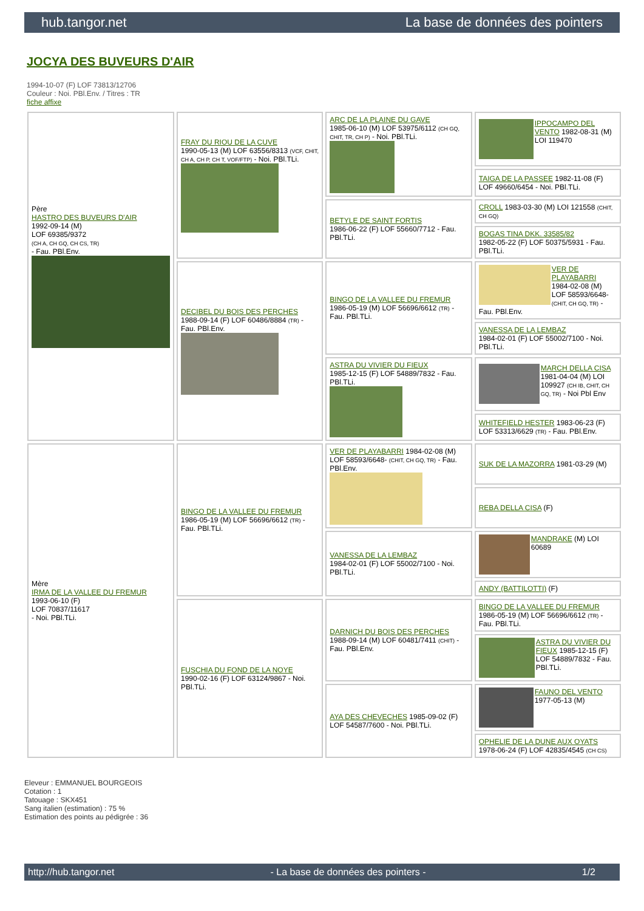hub.tangor.net La base de données des pointers
JOCYA DES BUVEURS D'AIR
1994-10-07 (F) LOF 73813/12706
Couleur : Noi. PBl.Env. / Titres : TR
fiche affixe
| Père HASTRO DES BUVEURS D'AIR 1992-09-14 (M) LOF 69385/9372 (CH A, CH GQ, CH CS, TR) - Fau. PBl.Env. | FRAY DU RIOU DE LA CUVE 1990-05-13 (M) LOF 63556/8313 (VCF, CHIT, CH A, CH P, CH T, VOF/FTP) - Noi. PBl.TLi. | ARC DE LA PLAINE DU GAVE 1985-06-10 (M) LOF 53975/6112 (CH GQ, CHIT, TR, CH P) - Noi. PBl.TLi. | IPPOCAMPO DEL VENTO 1982-08-31 (M) LOI 119470 |
| | | | TAIGA DE LA PASSEE 1982-11-08 (F) LOF 49660/6454 - Noi. PBl.TLi. |
| | | BETYLE DE SAINT FORTIS 1986-06-22 (F) LOF 55660/7712 - Fau. PBl.TLi. | CROLL 1983-03-30 (M) LOI 121558 (CHIT, CH GQ) |
| | | | BOGAS TINA DKK. 33585/82 1982-05-22 (F) LOF 50375/5931 - Fau. PBl.TLi. |
| | DECIBEL DU BOIS DES PERCHES 1988-09-14 (F) LOF 60486/8884 (TR) - Fau. PBl.Env. | BINGO DE LA VALLEE DU FREMUR 1986-05-19 (M) LOF 56696/6612 (TR) - Fau. PBl.TLi. | VER DE PLAYABARRI 1984-02-08 (M) LOF 58593/6648- (CHIT, CH GQ, TR) - Fau. PBl.Env. |
| | | | VANESSA DE LA LEMBAZ 1984-02-01 (F) LOF 55002/7100 - Noi. PBl.TLi. |
| | | ASTRA DU VIVIER DU FIEUX 1985-12-15 (F) LOF 54889/7832 - Fau. PBl.TLi. | MARCH DELLA CISA 1981-04-04 (M) LOI 109927 (CH IB, CHIT, CH GQ, TR) - Noi Pbl Env |
| | | | WHITEFIELD HESTER 1983-06-23 (F) LOF 53313/6629 (TR) - Fau. PBl.Env. |
| Mère IRMA DE LA VALLEE DU FREMUR 1993-06-10 (F) LOF 70837/11617 - Noi. PBl.TLi. | BINGO DE LA VALLEE DU FREMUR 1986-05-19 (M) LOF 56696/6612 (TR) - Fau. PBl.TLi. | VER DE PLAYABARRI 1984-02-08 (M) LOF 58593/6648- (CHIT, CH GQ, TR) - Fau. PBl.Env. | SUK DE LA MAZORRA 1981-03-29 (M) |
| | | | REBA DELLA CISA (F) |
| | | VANESSA DE LA LEMBAZ 1984-02-01 (F) LOF 55002/7100 - Noi. PBl.TLi. | MANDRAKE (M) LOI 60689 |
| | | | ANDY (BATTILOTTI) (F) |
| | FUSCHIA DU FOND DE LA NOYE 1990-02-16 (F) LOF 63124/9867 - Noi. PBl.TLi. | DARNICH DU BOIS DES PERCHES 1988-09-14 (M) LOF 60481/7411 (CHIT) - Fau. PBl.Env. | BINGO DE LA VALLEE DU FREMUR 1986-05-19 (M) LOF 56696/6612 (TR) - Fau. PBl.TLi. |
| | | | ASTRA DU VIVIER DU FIEUX 1985-12-15 (F) LOF 54889/7832 - Fau. PBl.TLi. |
| | | AYA DES CHEVECHES 1985-09-02 (F) LOF 54587/7600 - Noi. PBl.TLi. | FAUNO DEL VENTO 1977-05-13 (M) |
| | | | OPHELIE DE LA DUNE AUX OYATS 1978-06-24 (F) LOF 42835/4545 (CH CS) |
Eleveur : EMMANUEL BOURGEOIS
Cotation : 1
Tatouage : SKX451
Sang italien (estimation) : 75 %
Estimation des points au pédigrée : 36
http://hub.tangor.net - La base de données des pointers - 1/2